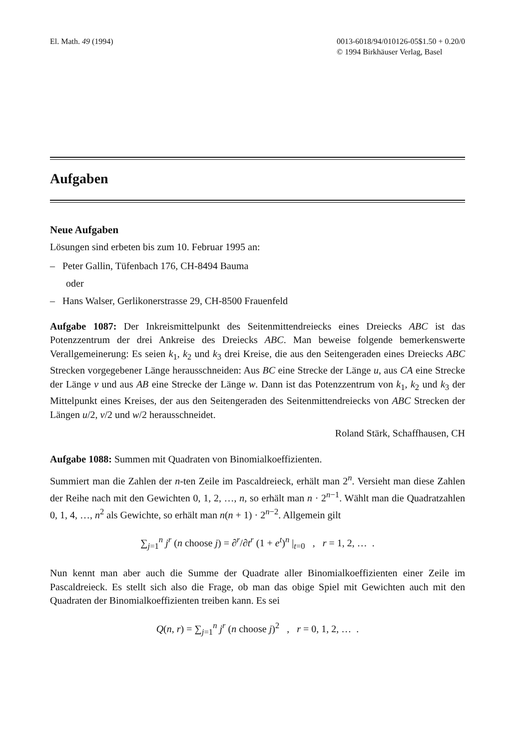El. Math. 49 (1994) 0013-6018/94/010126-05$1.50 + 0.20/0
© 1994 Birkhäuser Verlag, Basel
Aufgaben
Neue Aufgaben
Lösungen sind erbeten bis zum 10. Februar 1995 an:
– Peter Gallin, Tüfenbach 176, CH-8494 Bauma
oder
– Hans Walser, Gerlikonerstrasse 29, CH-8500 Frauenfeld
Aufgabe 1087: Der Inkreismittelpunkt des Seitenmittendreiecks eines Dreiecks ABC ist das Potenzzentrum der drei Ankreise des Dreiecks ABC. Man beweise folgende bemerkenswerte Verallgemeinerung: Es seien k<sub>1</sub>, k<sub>2</sub> und k<sub>3</sub> drei Kreise, die aus den Seitengeraden eines Dreiecks ABC Strecken vorgegebener Länge herausschneiden: Aus BC eine Strecke der Länge u, aus CA eine Strecke der Länge v und aus AB eine Strecke der Länge w. Dann ist das Potenzzentrum von k<sub>1</sub>, k<sub>2</sub> und k<sub>3</sub> der Mittelpunkt eines Kreises, der aus den Seitengeraden des Seitenmittendreiecks von ABC Strecken der Längen u/2, v/2 und w/2 herausschneidet.
Roland Stärk, Schaffhausen, CH
Aufgabe 1088: Summen mit Quadraten von Binomialkoeffizienten.
Summiert man die Zahlen der n-ten Zeile im Pascaldreieck, erhält man 2<sup>n</sup>. Versieht man diese Zahlen der Reihe nach mit den Gewichten 0, 1, 2, …, n, so erhält man n · 2<sup>n−1</sup>. Wählt man die Quadratzahlen 0, 1, 4, …, n<sup>2</sup> als Gewichte, so erhält man n(n + 1) · 2<sup>n−2</sup>. Allgemein gilt
∑<sub>j=1</sub><sup>n</sup> j<sup>r</sup> (n choose j) = ∂<sup>r</sup>/∂t<sup>r</sup> (1 + e<sup>t</sup>)<sup>n</sup> |<sub>t=0</sub> , r = 1, 2, … .
Nun kennt man aber auch die Summe der Quadrate aller Binomialkoeffizienten einer Zeile im Pascaldreieck. Es stellt sich also die Frage, ob man das obige Spiel mit Gewichten auch mit den Quadraten der Binomialkoeffizienten treiben kann. Es sei
Q(n, r) = ∑<sub>j=1</sub><sup>n</sup> j<sup>r</sup> (n choose j)<sup>2</sup> , r = 0, 1, 2, … .